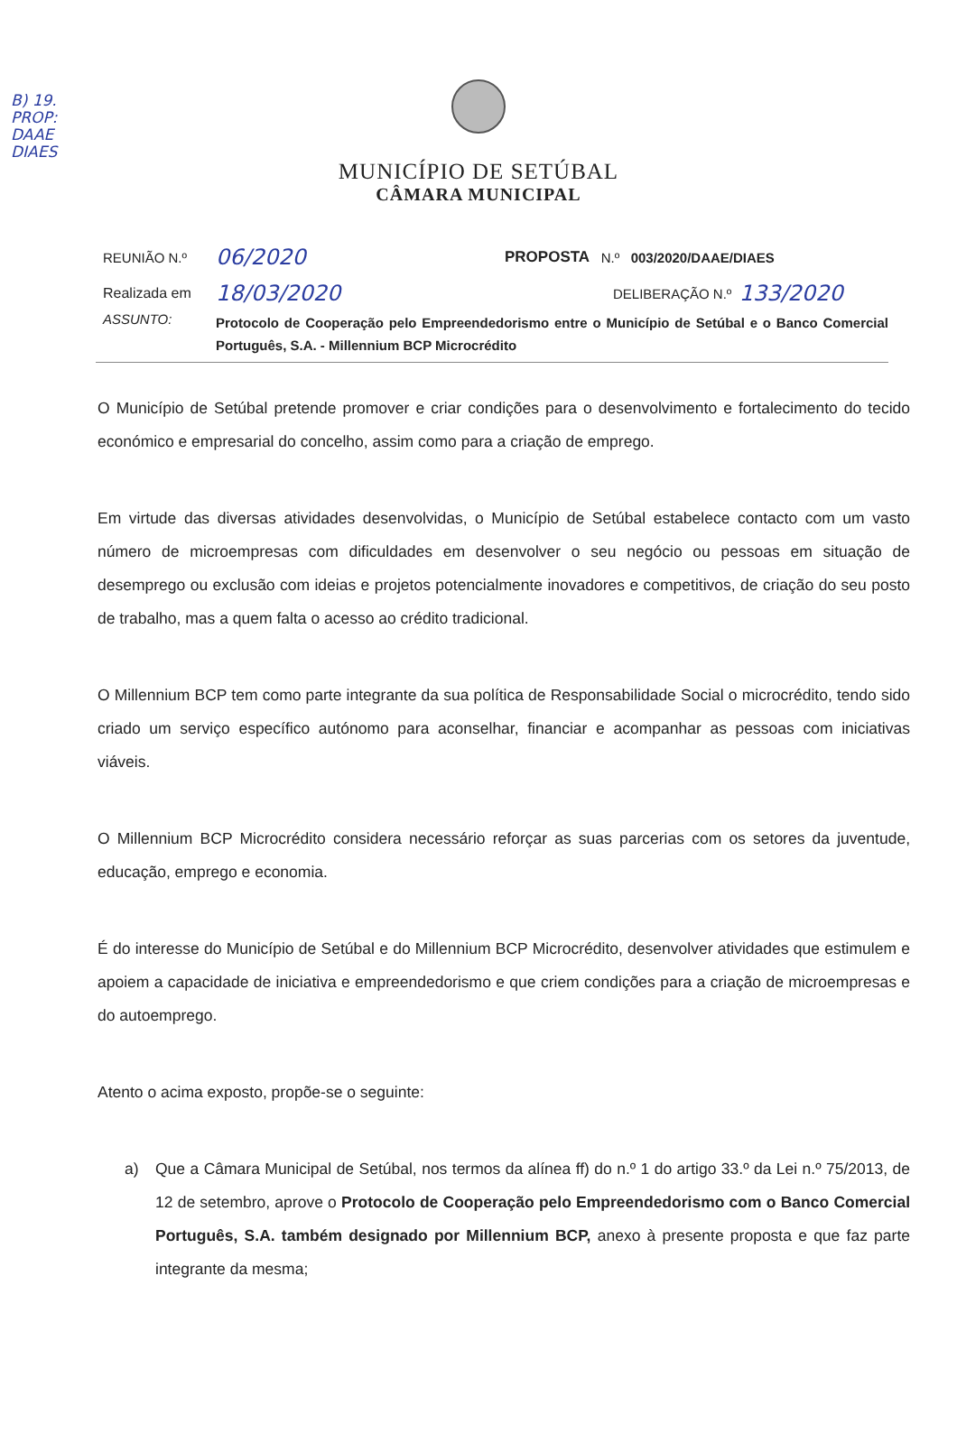B) 19.
PROP:
DAAE
DIAES
MUNICÍPIO DE SETÚBAL
CÂMARA MUNICIPAL
REUNIÃO N.º 06/2020 PROPOSTA N.º 003/2020/DAAE/DIAES
Realizada em 18/03/2020 DELIBERAÇÃO N.º 133/2020
ASSUNTO:
Protocolo de Cooperação pelo Empreendedorismo entre o Município de Setúbal e o Banco Comercial Português, S.A. - Millennium BCP Microcrédito
O Município de Setúbal pretende promover e criar condições para o desenvolvimento e fortalecimento do tecido económico e empresarial do concelho, assim como para a criação de emprego.
Em virtude das diversas atividades desenvolvidas, o Município de Setúbal estabelece contacto com um vasto número de microempresas com dificuldades em desenvolver o seu negócio ou pessoas em situação de desemprego ou exclusão com ideias e projetos potencialmente inovadores e competitivos, de criação do seu posto de trabalho, mas a quem falta o acesso ao crédito tradicional.
O Millennium BCP tem como parte integrante da sua política de Responsabilidade Social o microcrédito, tendo sido criado um serviço específico autónomo para aconselhar, financiar e acompanhar as pessoas com iniciativas viáveis.
O Millennium BCP Microcrédito considera necessário reforçar as suas parcerias com os setores da juventude, educação, emprego e economia.
É do interesse do Município de Setúbal e do Millennium BCP Microcrédito, desenvolver atividades que estimulem e apoiem a capacidade de iniciativa e empreendedorismo e que criem condições para a criação de microempresas e do autoemprego.
Atento o acima exposto, propõe-se o seguinte:
a) Que a Câmara Municipal de Setúbal, nos termos da alínea ff) do n.º 1 do artigo 33.º da Lei n.º 75/2013, de 12 de setembro, aprove o Protocolo de Cooperação pelo Empreendedorismo com o Banco Comercial Português, S.A. também designado por Millennium BCP, anexo à presente proposta e que faz parte integrante da mesma;